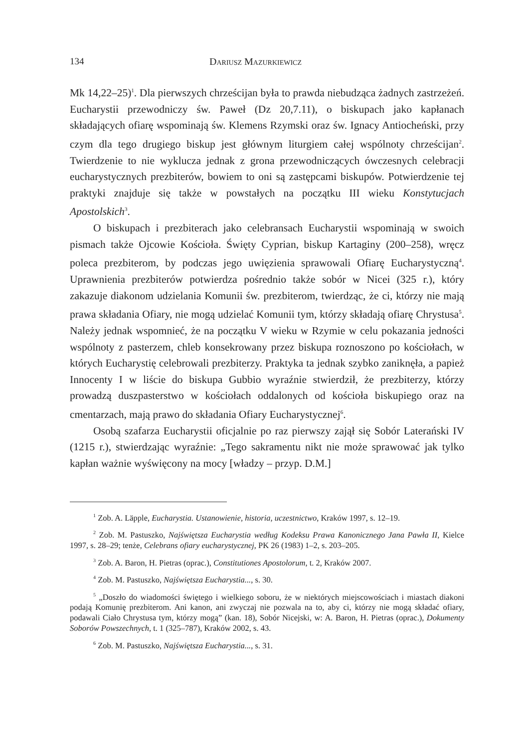134 Dariusz Mazurkiewicz
Mk 14,22–25)<sup>1</sup>. Dla pierwszych chrześcijan była to prawda niebudząca żadnych zastrzeżeń. Eucharystii przewodniczy św. Paweł (Dz 20,7.11), o biskupach jako kapłanach składających ofiarę wspominają św. Klemens Rzymski oraz św. Ignacy Antiocheński, przy czym dla tego drugiego biskup jest głównym liturgiem całej wspólnoty chrześcijan<sup>2</sup>. Twierdzenie to nie wyklucza jednak z grona przewodni­czących ówczesnych celebracji eucharystycznych prezbiterów, bowiem to oni są zastępcami biskupów. Potwierdzenie tej praktyki znajduje się także w powstałych na początku III wieku Konstytucjach Apostolskich<sup>3</sup>.
O biskupach i prezbiterach jako celebransach Eucharystii wspominają w swoich pismach także Ojcowie Kościoła. Święty Cyprian, biskup Kartaginy (200–258), wręcz poleca prezbiterom, by podczas jego uwięzienia sprawowali Ofiarę Eucharystyczną<sup>4</sup>. Uprawnienia prezbiterów potwierdza pośrednio także sobór w Nicei (325 r.), który zakazuje diakonom udzielania Komunii św. prez­biterom, twierdząc, że ci, którzy nie mają prawa składania Ofiary, nie mogą udzielać Komunii tym, którzy składają ofiarę Chrystusa<sup>5</sup>. Należy jednak wspomnieć, że na początku V wieku w Rzymie w celu pokazania jedności wspólnoty z pasterzem, chleb konsekrowany przez biskupa roznoszono po kościołach, w których Eucha­rystię celebrowali prezbiterzy. Praktyka ta jednak szybko zaniknęła, a papież Innocenty I w liście do biskupa Gubbio wyraźnie stwierdził, że prezbiterzy, którzy prowadzą duszpasterstwo w kościołach oddalonych od kościoła biskupiego oraz na cmentarzach, mają prawo do składania Ofiary Eucharystycznej<sup>6</sup>.
Osobą szafarza Eucharystii oficjalnie po raz pierwszy zajął się Sobór Late­rański IV (1215 r.), stwierdzając wyraźnie: „Tego sakramentu nikt nie może sprawować jak tylko kapłan ważnie wyświęcony na mocy [władzy – przyp. D.M.]
<sup>1</sup> Zob. A. Läpple, Eucharystia. Ustanowienie, historia, uczestnictwo, Kraków 1997, s. 12–19.
<sup>2</sup> Zob. M. Pastuszko, Najświętsza Eucharystia według Kodeksu Prawa Kanonicznego Jana Pawła II, Kielce 1997, s. 28–29; tenże, Celebrans ofiary eucharystycznej, PK 26 (1983) 1–2, s. 203–205.
<sup>3</sup> Zob. A. Baron, H. Pietras (oprac.), Constitutiones Apostolorum, t. 2, Kraków 2007.
<sup>4</sup> Zob. M. Pastuszko, Najświętsza Eucharystia..., s. 30.
<sup>5</sup> „Doszło do wiadomości świętego i wielkiego soboru, że w niektórych miejscowościach i miastach diakoni podają Komunię prezbiterom. Ani kanon, ani zwyczaj nie pozwala na to, aby ci, którzy nie mogą składać ofiary, podawali Ciało Chrystusa tym, którzy mogą” (kan. 18), Sobór Nicejski, w: A. Baron, H. Pietras (oprac.), Dokumenty Soborów Powszechnych, t. 1 (325–787), Kraków 2002, s. 43.
<sup>6</sup> Zob. M. Pastuszko, Najświętsza Eucharystia..., s. 31.